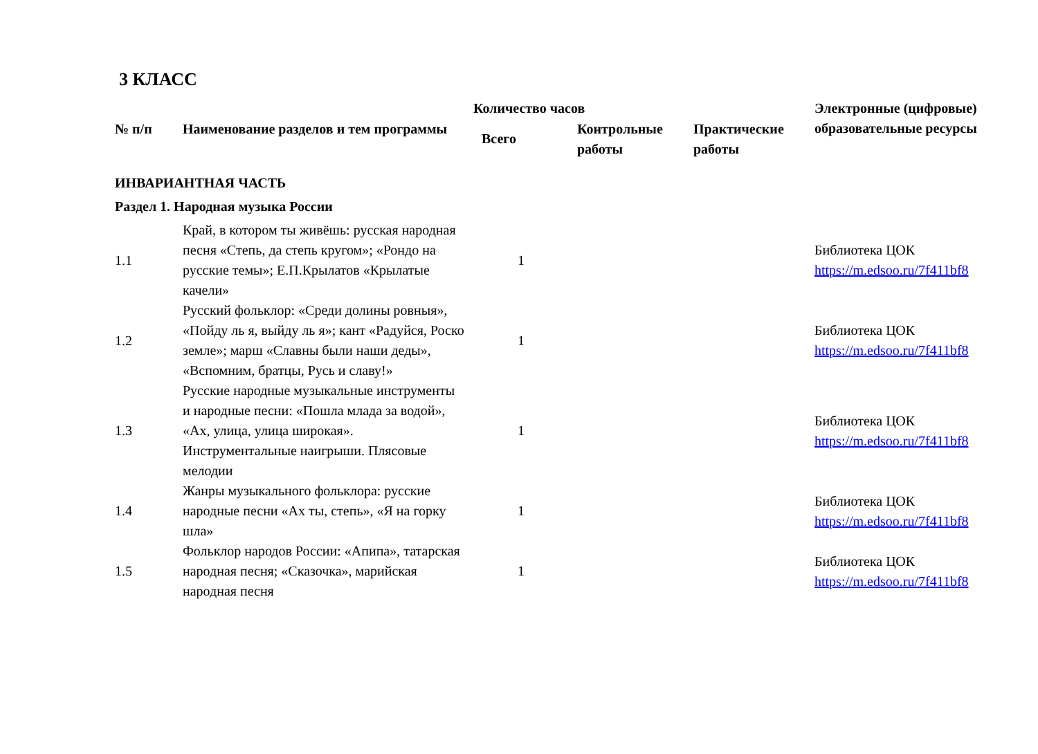3 КЛАСС
| № п/п | Наименование разделов и тем программы | Количество часов | | | Электронные (цифровые) образовательные ресурсы |
| --- | --- | --- | --- | --- | --- |
| | | Всего | Контрольные работы | Практические работы | |
| ИНВАРИАНТНАЯ ЧАСТЬ | | | | | |
| Раздел 1. Народная музыка России | | | | | |
| 1.1 | Край, в котором ты живёшь: русская народная песня «Степь, да степь кругом»; «Рондо на русские темы»; Е.П.Крылатов «Крылатые качели» | 1 | | | Библиотека ЦОК https://m.edsoo.ru/7f411bf8 |
| 1.2 | Русский фольклор: «Среди долины ровныя», «Пойду ль я, выйду ль я»; кант «Радуйся, Роско земле»; марш «Славны были наши деды», «Вспомним, братцы, Русь и славу!» | 1 | | | Библиотека ЦОК https://m.edsoo.ru/7f411bf8 |
| 1.3 | Русские народные музыкальные инструменты и народные песни: «Пошла млада за водой», «Ах, улица, улица широкая». Инструментальные наигрыши. Плясовые мелодии | 1 | | | Библиотека ЦОК https://m.edsoo.ru/7f411bf8 |
| 1.4 | Жанры музыкального фольклора: русские народные песни «Ах ты, степь», «Я на горку шла» | 1 | | | Библиотека ЦОК https://m.edsoo.ru/7f411bf8 |
| 1.5 | Фольклор народов России: «Апипа», татарская народная песня; «Сказочка», марийская народная песня | 1 | | | Библиотека ЦОК https://m.edsoo.ru/7f411bf8 |